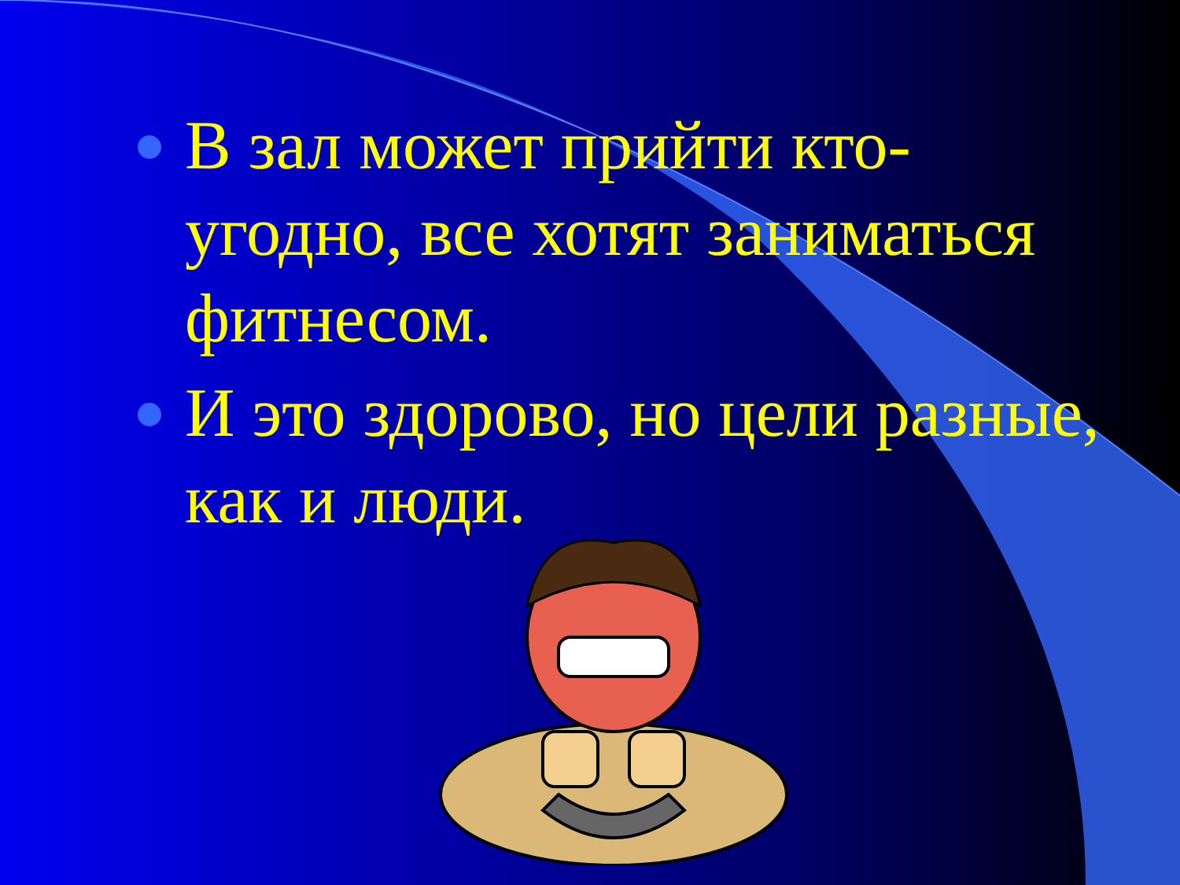В зал может прийти кто-угодно, все хотят заниматься фитнесом.
И это здорово, но цели разные, как и люди.